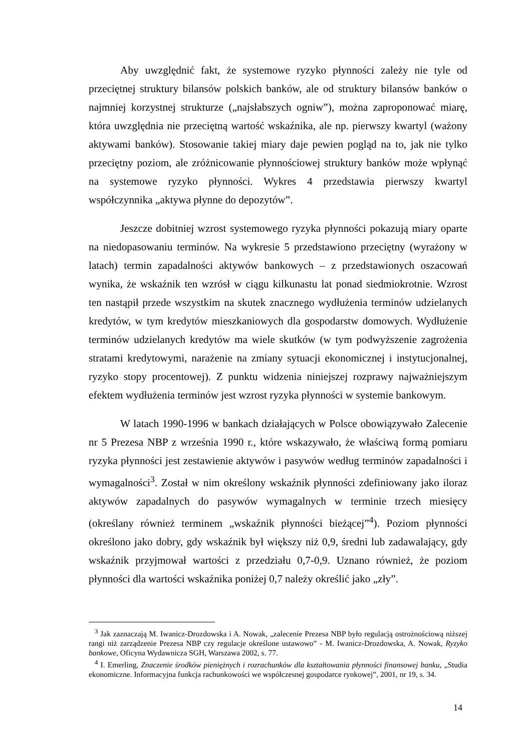Aby uwzględnić fakt, że systemowe ryzyko płynności zależy nie tyle od przeciętnej struktury bilansów polskich banków, ale od struktury bilansów banków o najmniej korzystnej strukturze („najsłabszych ogniw”), można zaproponować miarę, która uwzględnia nie przeciętną wartość wskaźnika, ale np. pierwszy kwartyl (ważony aktywami banków). Stosowanie takiej miary daje pewien pogląd na to, jak nie tylko przeciętny poziom, ale zróżnicowanie płynnościowej struktury banków może wpłynąć na systemowe ryzyko płynności. Wykres 4 przedstawia pierwszy kwartyl współczynnika „aktywa płynne do depozytów”.
Jeszcze dobitniej wzrost systemowego ryzyka płynności pokazują miary oparte na niedopasowaniu terminów. Na wykresie 5 przedstawiono przeciętny (wyrażony w latach) termin zapadalności aktywów bankowych – z przedstawionych oszacowań wynika, że wskaźnik ten wzrósł w ciągu kilkunastu lat ponad siedmiokrotnie. Wzrost ten nastąpił przede wszystkim na skutek znacznego wydłużenia terminów udzielanych kredytów, w tym kredytów mieszkaniowych dla gospodarstw domowych. Wydłużenie terminów udzielanych kredytów ma wiele skutków (w tym podwyższenie zagrożenia stratami kredytowymi, narażenie na zmiany sytuacji ekonomicznej i instytucjonalnej, ryzyko stopy procentowej). Z punktu widzenia niniejszej rozprawy najważniejszym efektem wydłużenia terminów jest wzrost ryzyka płynności w systemie bankowym.
W latach 1990-1996 w bankach działających w Polsce obowiązywało Zalecenie nr 5 Prezesa NBP z września 1990 r., które wskazywało, że właściwą formą pomiaru ryzyka płynności jest zestawienie aktywów i pasywów według terminów zapadalności i wymagalności<sup>3</sup>. Został w nim określony wskaźnik płynności zdefiniowany jako iloraz aktywów zapadalnych do pasywów wymagalnych w terminie trzech miesięcy (określany również terminem „wskaźnik płynności bieżącej”<sup>4</sup>). Poziom płynności określono jako dobry, gdy wskaźnik był większy niż 0,9, średni lub zadawalający, gdy wskaźnik przyjmował wartości z przedziału 0,7-0,9. Uznano również, że poziom płynności dla wartości wskaźnika poniżej 0,7 należy określić jako „zły”.
<sup>3</sup> Jak zaznaczają M. Iwanicz-Drozdowska i A. Nowak, „zalecenie Prezesa NBP było regulacją ostrożnościową niższej rangi niż zarządzenie Prezesa NBP czy regulacje określone ustawowo” - M. Iwanicz-Drozdowska, A. Nowak, Ryzyko bankowe, Oficyna Wydawnicza SGH, Warszawa 2002, s. 77.
<sup>4</sup> I. Emerling, Znaczenie środków pieniężnych i rozrachunków dla kształtowania płynności finansowej banku, „Studia ekonomiczne. Informacyjna funkcja rachunkowości we współczesnej gospodarce rynkowej”, 2001, nr 19, s. 34.
14